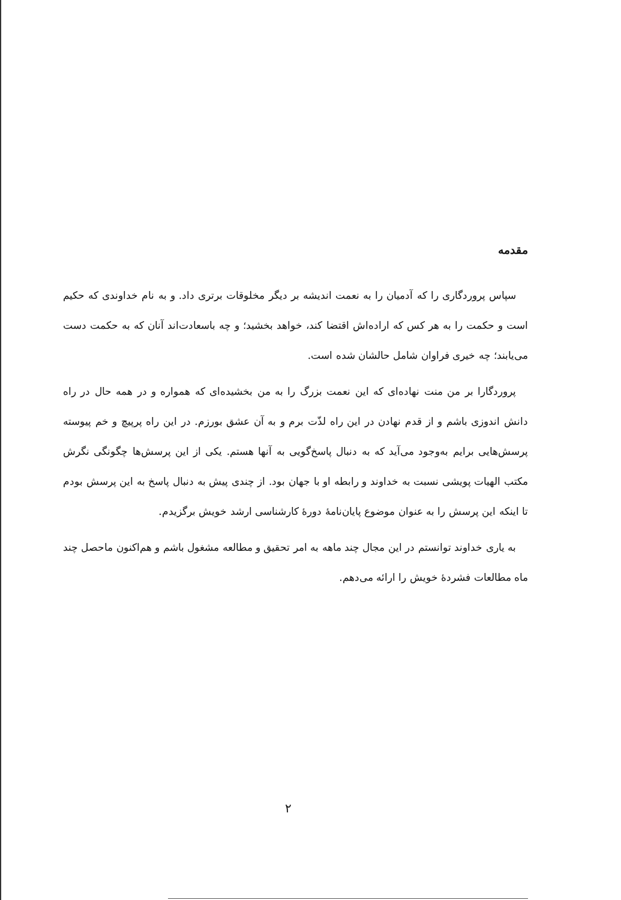مقدمه
سپاس پروردگاری را که آدمیان را به نعمت اندیشه بر دیگر مخلوقات برتری داد. و به نام خداوندی که حکیم است و حکمت را به هر کس که اراده‌اش اقتضا کند، خواهد بخشید؛ و چه باسعادت‌اند آنان که به حکمت دست می‌یابند؛ چه خیری فراوان شامل حالشان شده است.
پروردگارا بر من منت نهاده‌ای که این نعمت بزرگ را به من بخشیده‌ای که همواره و در همه حال در راه دانش اندوزی باشم و از قدم نهادن در این راه لذّت برم و به آن عشق بورزم. در این راه پرپیچ و خم پیوسته پرسش‌هایی برایم به‌وجود می‌آید که به دنبال پاسخ‌گویی به آنها هستم. یکی از این پرسش‌ها چگونگی نگرش مکتب الهیات پویشی نسبت به خداوند و رابطه او با جهان بود. از چندی پیش به دنبال پاسخ به این پرسش بودم تا اینکه این پرسش را به عنوان موضوع پایان‌نامهٔ دورهٔ کارشناسی ارشد خویش برگزیدم.
به یاری خداوند توانستم در این مجال چند ماهه به امر تحقیق و مطالعه مشغول باشم و هم‌اکنون ماحصل چند ماه مطالعات فشردهٔ خویش را ارائه می‌دهم.
۲